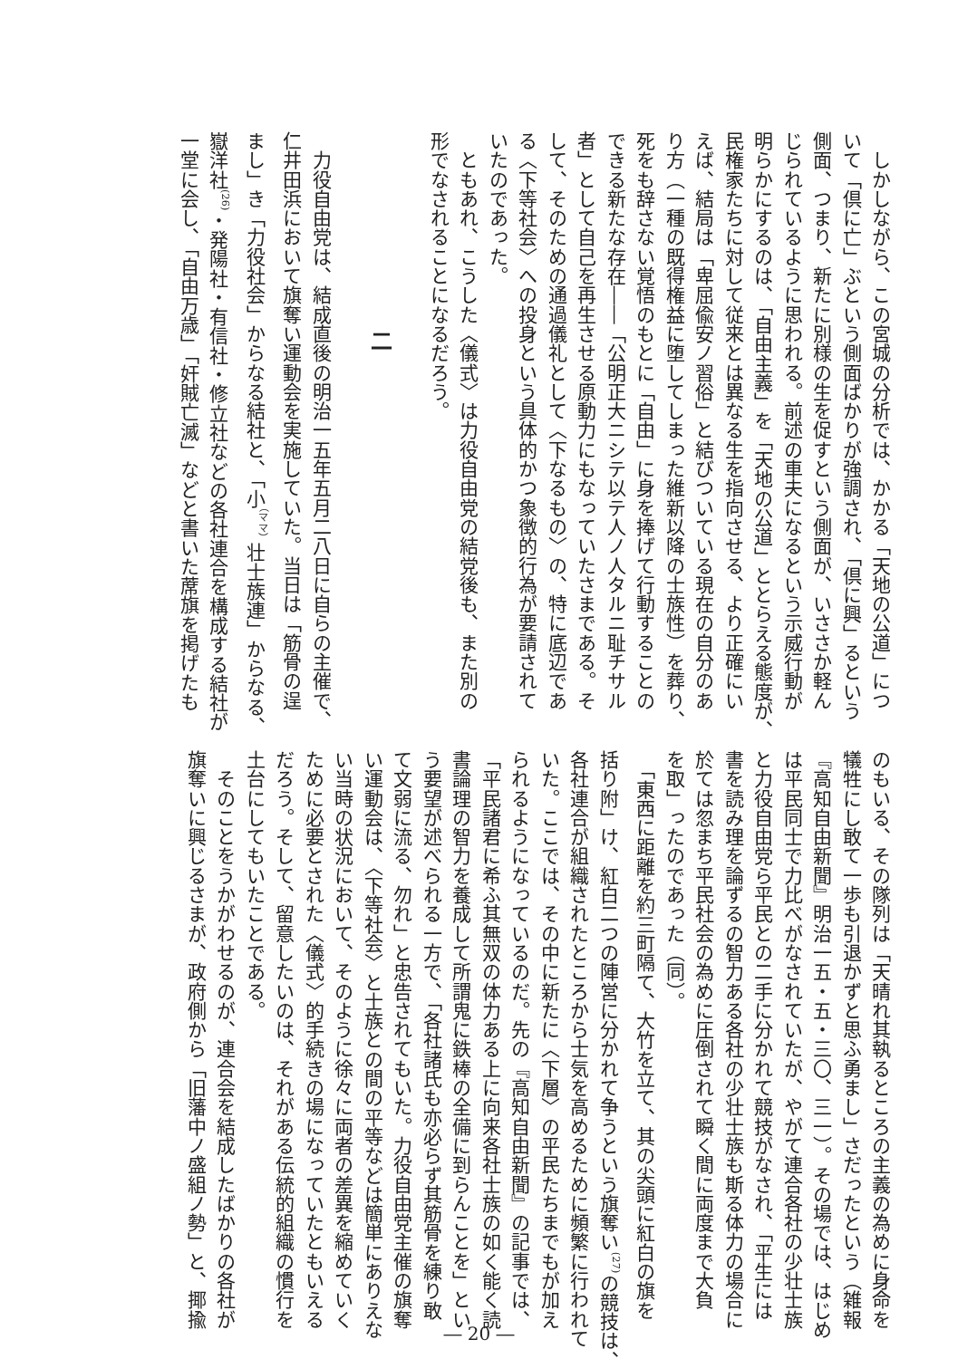しかしながら、この宮城の分析では、かかる「天地の公道」につ
いて「倶に亡」ぶという側面ばかりが強調され、「倶に興」るという
側面、つまり、新たに別様の生を促すという側面が、いささか軽ん
じられているように思われる。前述の車夫になるという示威行動が
明らかにするのは、「自由主義」を「天地の公道」ととらえる態度が、
民権家たちに対して従来とは異なる生を指向させる、より正確にい
えば、結局は「卑屈偸安ノ習俗」と結びついている現在の自分のあ
り方（一種の既得権益に堕してしまった維新以降の士族性）を葬り、
死をも辞さない覚悟のもとに「自由」に身を捧げて行動することの
できる新たな存在――「公明正大ニシテ以テ人ノ人タルニ耻チサル
者」として自己を再生させる原動力にもなっていたさまである。そ
して、そのための通過儀礼として〈下なるもの〉の、特に底辺であ
る〈下等社会〉への投身という具体的かつ象徴的行為が要請されて
いたのであった。
　ともあれ、こうした〈儀式〉は力役自由党の結党後も、また別の
形でなされることになるだろう。
　
　　　　　　　　　二
　
　力役自由党は、結成直後の明治一五年五月二八日に自らの主催で、
仁井田浜において旗奪い運動会を実施していた。当日は「筋骨の逞
まし」き「力役社会」からなる結社と、「小<sup>（ママ）</sup>壮士族連」からなる、
嶽洋社<sup>(26)</sup>・発陽社・有信社・修立社などの各社連合を構成する結社が
一堂に会し、「自由万歳」「奸賊亡滅」などと書いた蓆旗を掲げたも
のもいる、その隊列は「天晴れ其執るところの主義の為めに身命を
犠牲にし敢て一歩も引退かずと思ふ勇まし」さだったという（雑報
『高知自由新聞』明治一五・五・三〇、三一）。その場では、はじめ
は平民同士で力比べがなされていたが、やがて連合各社の少壮士族
と力役自由党ら平民との二手に分かれて競技がなされ、「平生には
書を読み理を論ずるの智力ある各社の少壮士族も斯る体力の場合に
於ては忽まち平民社会の為めに圧倒されて瞬く間に両度まで大負
を取」ったのであった（同）。
　「東西に距離を約三町隔て、大竹を立て、其の尖頭に紅白の旗を
括り附」け、紅白二つの陣営に分かれて争うという旗奪い<sup>(27)</sup>の競技は、
各社連合が組織されたところから士気を高めるために頻繁に行われて
いた。ここでは、その中に新たに〈下層〉の平民たちまでもが加え
られるようになっているのだ。先の『高知自由新聞』の記事では、
「平民諸君に希ふ其無双の体力ある上に向来各社士族の如く能く読
書論理の智力を養成して所謂鬼に鉄棒の全備に到らんことを」とい
う要望が述べられる一方で、「各社諸氏も亦必らず其筋骨を練り敢
て文弱に流る、勿れ」と忠告されてもいた。力役自由党主催の旗奪
い運動会は、〈下等社会〉と士族との間の平等などは簡単にありえな
い当時の状況において、そのように徐々に両者の差異を縮めていく
ために必要とされた〈儀式〉的手続きの場になっていたともいえる
だろう。そして、留意したいのは、それがある伝統的組織の慣行を
土台にしてもいたことである。
　そのことをうかがわせるのが、連合会を結成したばかりの各社が
旗奪いに興じるさまが、政府側から「旧藩中ノ盛組ノ勢」と、揶揄
― 20 ―